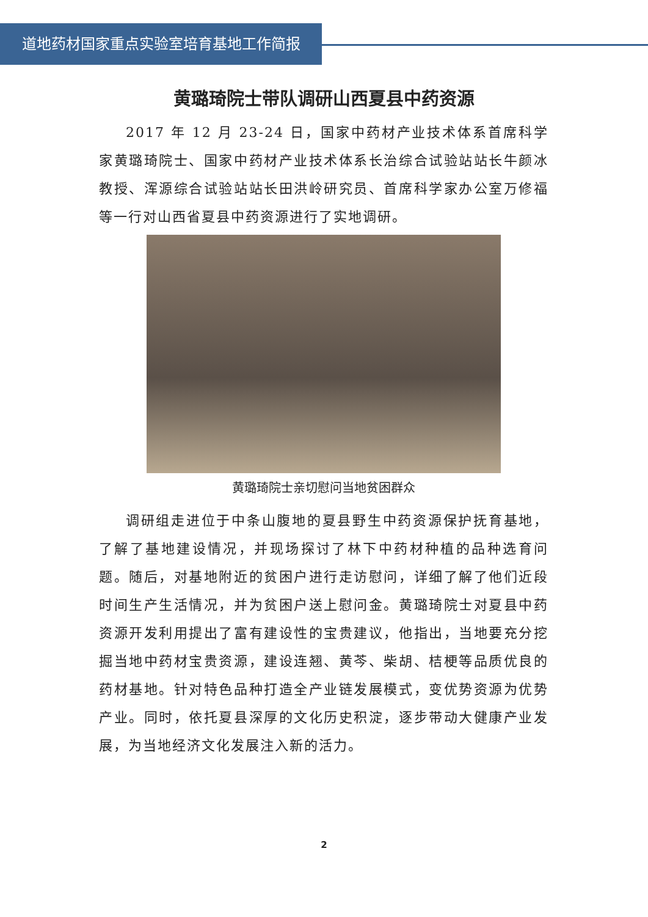道地药材国家重点实验室培育基地工作简报
黄璐琦院士带队调研山西夏县中药资源
2017 年 12 月 23-24 日，国家中药材产业技术体系首席科学家黄璐琦院士、国家中药材产业技术体系长治综合试验站站长牛颜冰教授、浑源综合试验站站长田洪岭研究员、首席科学家办公室万修福等一行对山西省夏县中药资源进行了实地调研。
黄璐琦院士亲切慰问当地贫困群众
调研组走进位于中条山腹地的夏县野生中药资源保护抚育基地，了解了基地建设情况，并现场探讨了林下中药材种植的品种选育问题。随后，对基地附近的贫困户进行走访慰问，详细了解了他们近段时间生产生活情况，并为贫困户送上慰问金。黄璐琦院士对夏县中药资源开发利用提出了富有建设性的宝贵建议，他指出，当地要充分挖掘当地中药材宝贵资源，建设连翘、黄芩、柴胡、桔梗等品质优良的药材基地。针对特色品种打造全产业链发展模式，变优势资源为优势产业。同时，依托夏县深厚的文化历史积淀，逐步带动大健康产业发展，为当地经济文化发展注入新的活力。
2